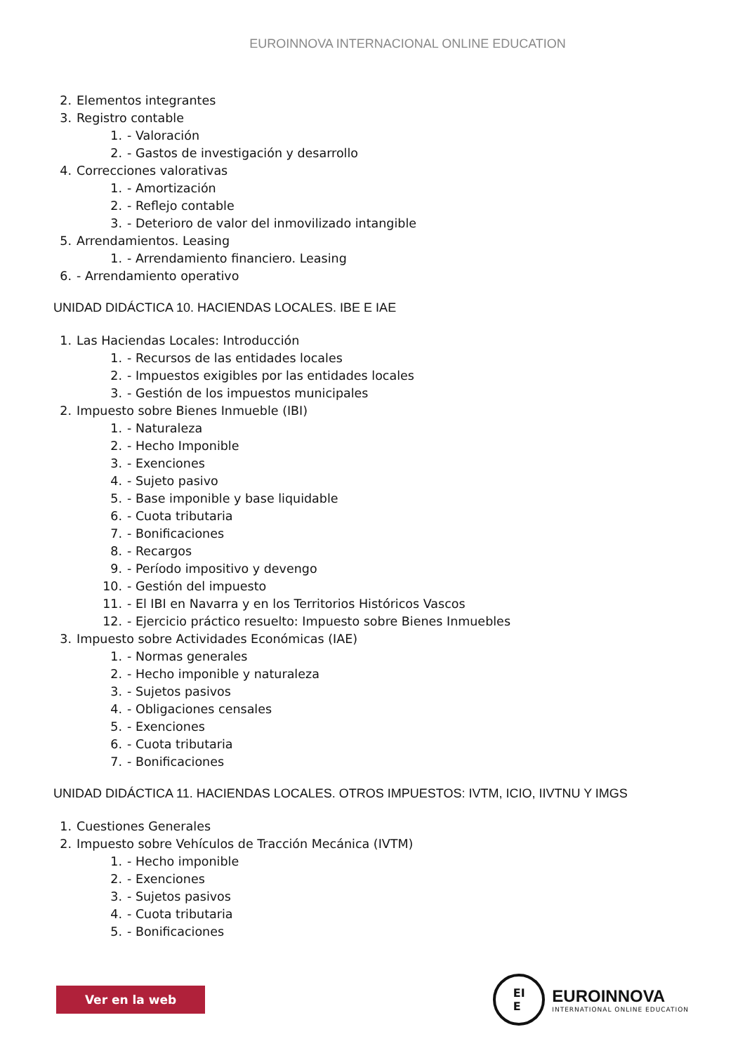EUROINNOVA INTERNACIONAL ONLINE EDUCATION
2. Elementos integrantes
3. Registro contable
1. - Valoración
2. - Gastos de investigación y desarrollo
4. Correcciones valorativas
1. - Amortización
2. - Reflejo contable
3. - Deterioro de valor del inmovilizado intangible
5. Arrendamientos. Leasing
1. - Arrendamiento financiero. Leasing
6. - Arrendamiento operativo
UNIDAD DIDÁCTICA 10. HACIENDAS LOCALES. IBE E IAE
1. Las Haciendas Locales: Introducción
1. - Recursos de las entidades locales
2. - Impuestos exigibles por las entidades locales
3. - Gestión de los impuestos municipales
2. Impuesto sobre Bienes Inmueble (IBI)
1. - Naturaleza
2. - Hecho Imponible
3. - Exenciones
4. - Sujeto pasivo
5. - Base imponible y base liquidable
6. - Cuota tributaria
7. - Bonificaciones
8. - Recargos
9. - Período impositivo y devengo
10. - Gestión del impuesto
11. - El IBI en Navarra y en los Territorios Históricos Vascos
12. - Ejercicio práctico resuelto: Impuesto sobre Bienes Inmuebles
3. Impuesto sobre Actividades Económicas (IAE)
1. - Normas generales
2. - Hecho imponible y naturaleza
3. - Sujetos pasivos
4. - Obligaciones censales
5. - Exenciones
6. - Cuota tributaria
7. - Bonificaciones
UNIDAD DIDÁCTICA 11. HACIENDAS LOCALES. OTROS IMPUESTOS: IVTM, ICIO, IIVTNU Y IMGS
1. Cuestiones Generales
2. Impuesto sobre Vehículos de Tracción Mecánica (IVTM)
1. - Hecho imponible
2. - Exenciones
3. - Sujetos pasivos
4. - Cuota tributaria
5. - Bonificaciones
Ver en la web
EI
E
EUROINNOVA
INTERNATIONAL ONLINE EDUCATION